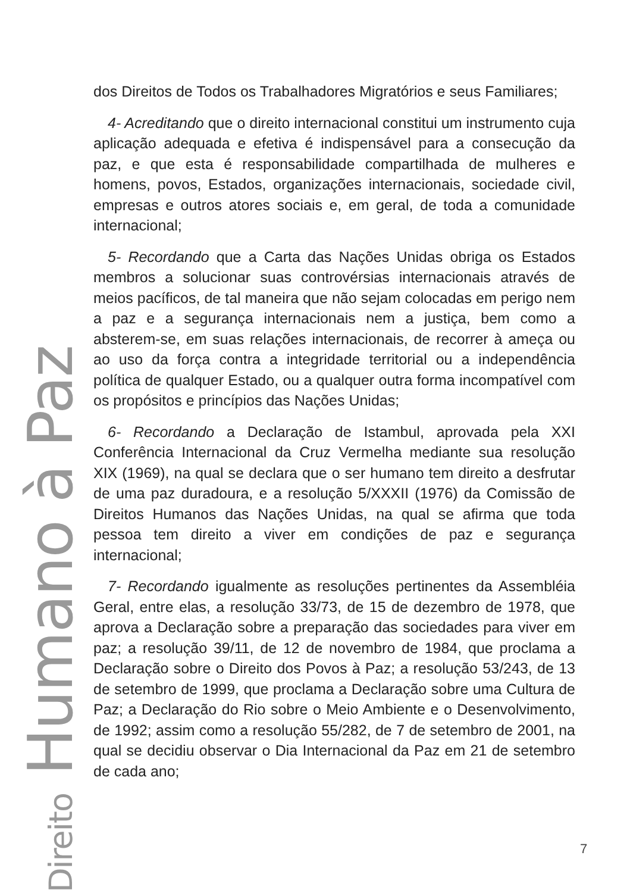dos Direitos de Todos os Trabalhadores Migratórios e seus Familiares;
4- Acreditando que o direito internacional constitui um instrumento cuja aplicação adequada e efetiva é indispensável para a consecução da paz, e que esta é responsabilidade compartilhada de mulheres e homens, povos, Estados, organizações internacionais, sociedade civil, empresas e outros atores sociais e, em geral, de toda a comunidade internacional;
5- Recordando que a Carta das Nações Unidas obriga os Estados membros a solucionar suas controvérsias internacionais através de meios pacíficos, de tal maneira que não sejam colocadas em perigo nem a paz e a segurança internacionais nem a justiça, bem como a absterem-se, em suas relações internacionais, de recorrer à ameça ou ao uso da força contra a integridade territorial ou a independência política de qualquer Estado, ou a qualquer outra forma incompatível com os propósitos e princípios das Nações Unidas;
6- Recordando a Declaração de Istambul, aprovada pela XXI Conferência Internacional da Cruz Vermelha mediante sua resolução XIX (1969), na qual se declara que o ser humano tem direito a desfrutar de uma paz duradoura, e a resolução 5/XXXII (1976) da Comissão de Direitos Humanos das Nações Unidas, na qual se afirma que toda pessoa tem direito a viver em condições de paz e segurança internacional;
7- Recordando igualmente as resoluções pertinentes da Assembléia Geral, entre elas, a resolução 33/73, de 15 de dezembro de 1978, que aprova a Declaração sobre a preparação das sociedades para viver em paz; a resolução 39/11, de 12 de novembro de 1984, que proclama a Declaração sobre o Direito dos Povos à Paz; a resolução 53/243, de 13 de setembro de 1999, que proclama a Declaração sobre uma Cultura de Paz; a Declaração do Rio sobre o Meio Ambiente e o Desenvolvimento, de 1992; assim como a resolução 55/282, de 7 de setembro de 2001, na qual se decidiu observar o Dia Internacional da Paz em 21 de setembro de cada ano;
Direito Humano à Paz
7